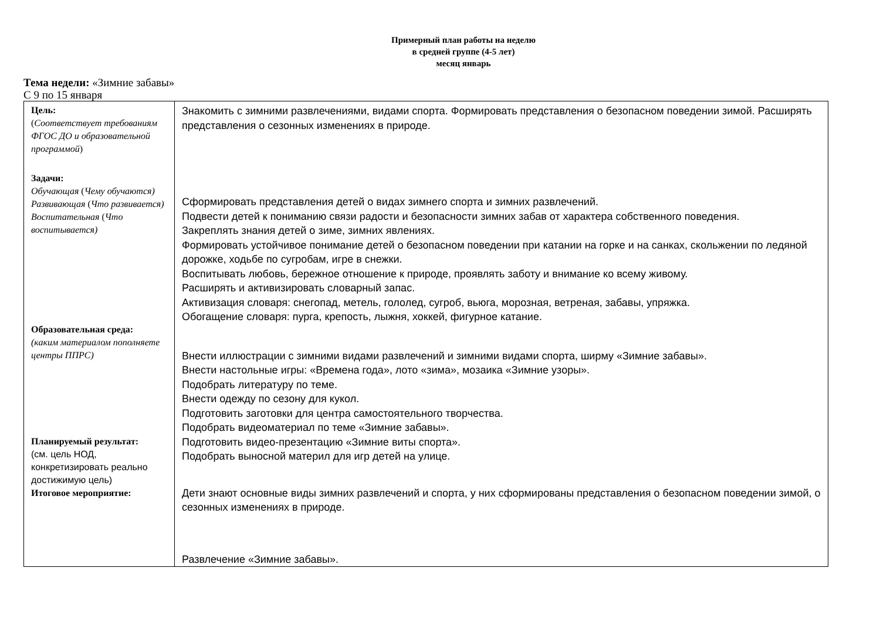Примерный план работы на неделю
в средней группе (4-5 лет)
месяц январь
Тема недели: «Зимние забавы»
С 9 по 15 января
| Цель: ( Соответствует требованиям ФГОС ДО и образовательной программой ) Задачи: Обучающая ( Чему обучаются) Развивающая ( Что развивается) Воспитательная ( Что воспитывается) Образовательная среда: (каким материалом пополняете центры ППРС) Планируемый результат: (см. цель НОД, конкретизировать реально достижимую цель) Итоговое мероприятие: | Знакомить с зимними развлечениями, видами спорта. Формировать представления о безопасном поведении зимой. Расширять представления о сезонных изменениях в природе. Сформировать представления детей о видах зимнего спорта и зимних развлечений. Подвести детей к пониманию связи радости и безопасности зимних забав от характера собственного поведения. Закреплять знания детей о зиме, зимних явлениях. Формировать устойчивое понимание детей о безопасном поведении при катании на горке и на санках, скольжении по ледяной дорожке, ходьбе по сугробам, игре в снежки. Воспитывать любовь, бережное отношение к природе, проявлять заботу и внимание ко всему живому. Расширять и активизировать словарный запас. Активизация словаря: снегопад, метель, гололед, сугроб, вьюга, морозная, ветреная, забавы, упряжка. Обогащение словаря: пурга, крепость, лыжня, хоккей, фигурное катание. Внести иллюстрации с зимними видами развлечений и зимними видами спорта, ширму «Зимние забавы». Внести настольные игры: «Времена года», лото «зима», мозаика «Зимние узоры». Подобрать литературу по теме. Внести одежду по сезону для кукол. Подготовить заготовки для центра самостоятельного творчества. Подобрать видеоматериал по теме «Зимние забавы». Подготовить видео-презентацию «Зимние виты спорта». Подобрать выносной материл для игр детей на улице. Дети знают основные виды зимних развлечений и спорта, у них сформированы представления о безопасном поведении зимой, о сезонных изменениях в природе. Развлечение «Зимние забавы». |